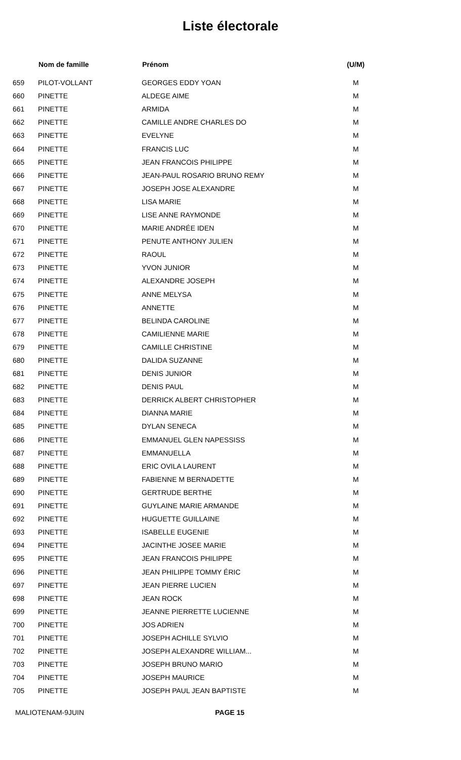Liste électorale
| | Nom de famille | Prénom | (U/M) |
| --- | --- | --- | --- |
| 659 | PILOT-VOLLANT | GEORGES EDDY YOAN | M |
| 660 | PINETTE | ALDEGE AIME | M |
| 661 | PINETTE | ARMIDA | M |
| 662 | PINETTE | CAMILLE ANDRE CHARLES DO | M |
| 663 | PINETTE | EVELYNE | M |
| 664 | PINETTE | FRANCIS LUC | M |
| 665 | PINETTE | JEAN FRANCOIS PHILIPPE | M |
| 666 | PINETTE | JEAN-PAUL ROSARIO BRUNO REMY | M |
| 667 | PINETTE | JOSEPH JOSE ALEXANDRE | M |
| 668 | PINETTE | LISA MARIE | M |
| 669 | PINETTE | LISE ANNE RAYMONDE | M |
| 670 | PINETTE | MARIE ANDRÉE IDEN | M |
| 671 | PINETTE | PENUTE ANTHONY JULIEN | M |
| 672 | PINETTE | RAOUL | M |
| 673 | PINETTE | YVON JUNIOR | M |
| 674 | PINETTE | ALEXANDRE JOSEPH | M |
| 675 | PINETTE | ANNE MELYSA | M |
| 676 | PINETTE | ANNETTE | M |
| 677 | PINETTE | BELINDA CAROLINE | M |
| 678 | PINETTE | CAMILIENNE MARIE | M |
| 679 | PINETTE | CAMILLE CHRISTINE | M |
| 680 | PINETTE | DALIDA SUZANNE | M |
| 681 | PINETTE | DENIS JUNIOR | M |
| 682 | PINETTE | DENIS PAUL | M |
| 683 | PINETTE | DERRICK ALBERT CHRISTOPHER | M |
| 684 | PINETTE | DIANNA MARIE | M |
| 685 | PINETTE | DYLAN SENECA | M |
| 686 | PINETTE | EMMANUEL GLEN NAPESSISS | M |
| 687 | PINETTE | EMMANUELLA | M |
| 688 | PINETTE | ERIC OVILA LAURENT | M |
| 689 | PINETTE | FABIENNE M BERNADETTE | M |
| 690 | PINETTE | GERTRUDE BERTHE | M |
| 691 | PINETTE | GUYLAINE MARIE ARMANDE | M |
| 692 | PINETTE | HUGUETTE GUILLAINE | M |
| 693 | PINETTE | ISABELLE EUGENIE | M |
| 694 | PINETTE | JACINTHE JOSEE MARIE | M |
| 695 | PINETTE | JEAN FRANCOIS PHILIPPE | M |
| 696 | PINETTE | JEAN PHILIPPE TOMMY ÉRIC | M |
| 697 | PINETTE | JEAN PIERRE LUCIEN | M |
| 698 | PINETTE | JEAN ROCK | M |
| 699 | PINETTE | JEANNE PIERRETTE LUCIENNE | M |
| 700 | PINETTE | JOS ADRIEN | M |
| 701 | PINETTE | JOSEPH ACHILLE SYLVIO | M |
| 702 | PINETTE | JOSEPH ALEXANDRE WILLIAM... | M |
| 703 | PINETTE | JOSEPH BRUNO MARIO | M |
| 704 | PINETTE | JOSEPH MAURICE | M |
| 705 | PINETTE | JOSEPH PAUL JEAN BAPTISTE | M |
MALIOTENAM-9JUIN PAGE 15